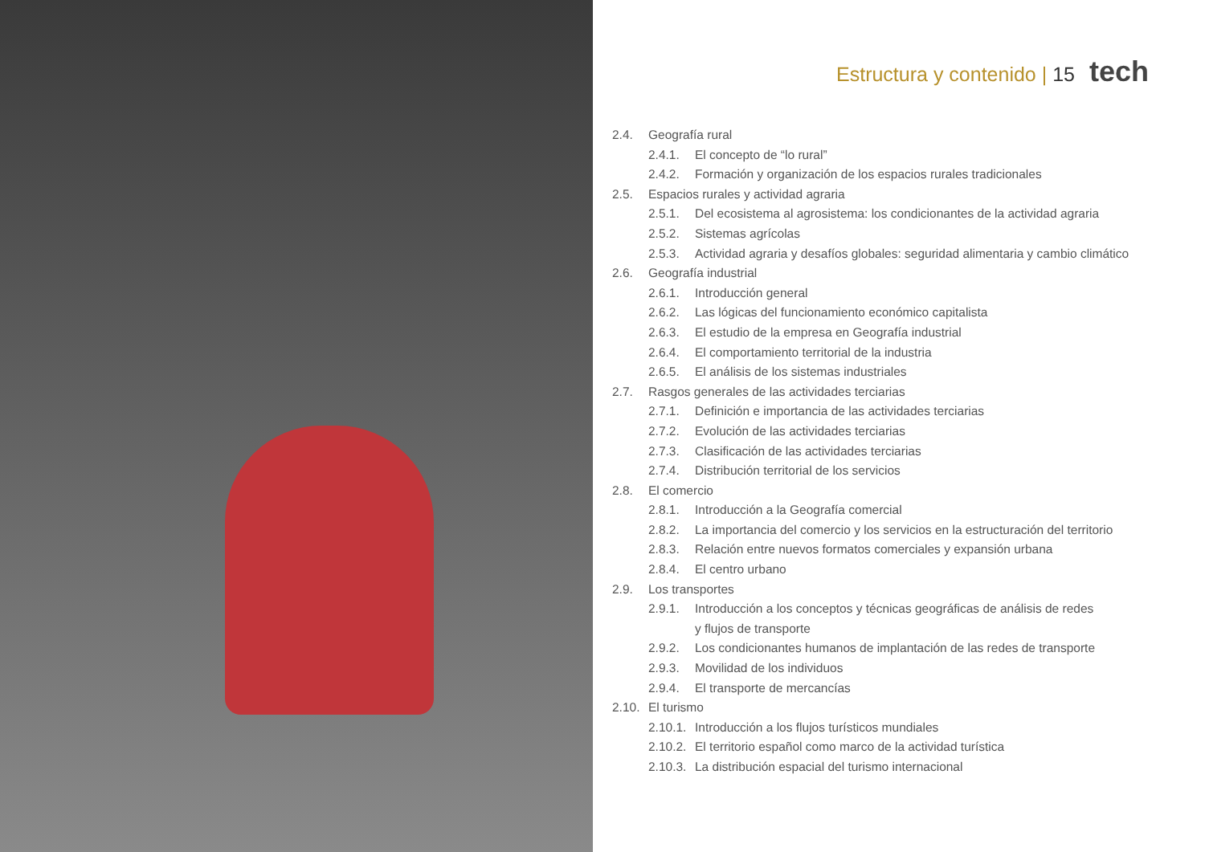Estructura y contenido | 15 tech
2.4. Geografía rural
2.4.1. El concepto de “lo rural”
2.4.2. Formación y organización de los espacios rurales tradicionales
2.5. Espacios rurales y actividad agraria
2.5.1. Del ecosistema al agrosistema: los condicionantes de la actividad agraria
2.5.2. Sistemas agrícolas
2.5.3. Actividad agraria y desafíos globales: seguridad alimentaria y cambio climático
2.6. Geografía industrial
2.6.1. Introducción general
2.6.2. Las lógicas del funcionamiento económico capitalista
2.6.3. El estudio de la empresa en Geografía industrial
2.6.4. El comportamiento territorial de la industria
2.6.5. El análisis de los sistemas industriales
2.7. Rasgos generales de las actividades terciarias
2.7.1. Definición e importancia de las actividades terciarias
2.7.2. Evolución de las actividades terciarias
2.7.3. Clasificación de las actividades terciarias
2.7.4. Distribución territorial de los servicios
2.8. El comercio
2.8.1. Introducción a la Geografía comercial
2.8.2. La importancia del comercio y los servicios en la estructuración del territorio
2.8.3. Relación entre nuevos formatos comerciales y expansión urbana
2.8.4. El centro urbano
2.9. Los transportes
2.9.1. Introducción a los conceptos y técnicas geográficas de análisis de redes
y flujos de transporte
2.9.2. Los condicionantes humanos de implantación de las redes de transporte
2.9.3. Movilidad de los individuos
2.9.4. El transporte de mercancías
2.10. El turismo
2.10.1. Introducción a los flujos turísticos mundiales
2.10.2. El territorio español como marco de la actividad turística
2.10.3. La distribución espacial del turismo internacional